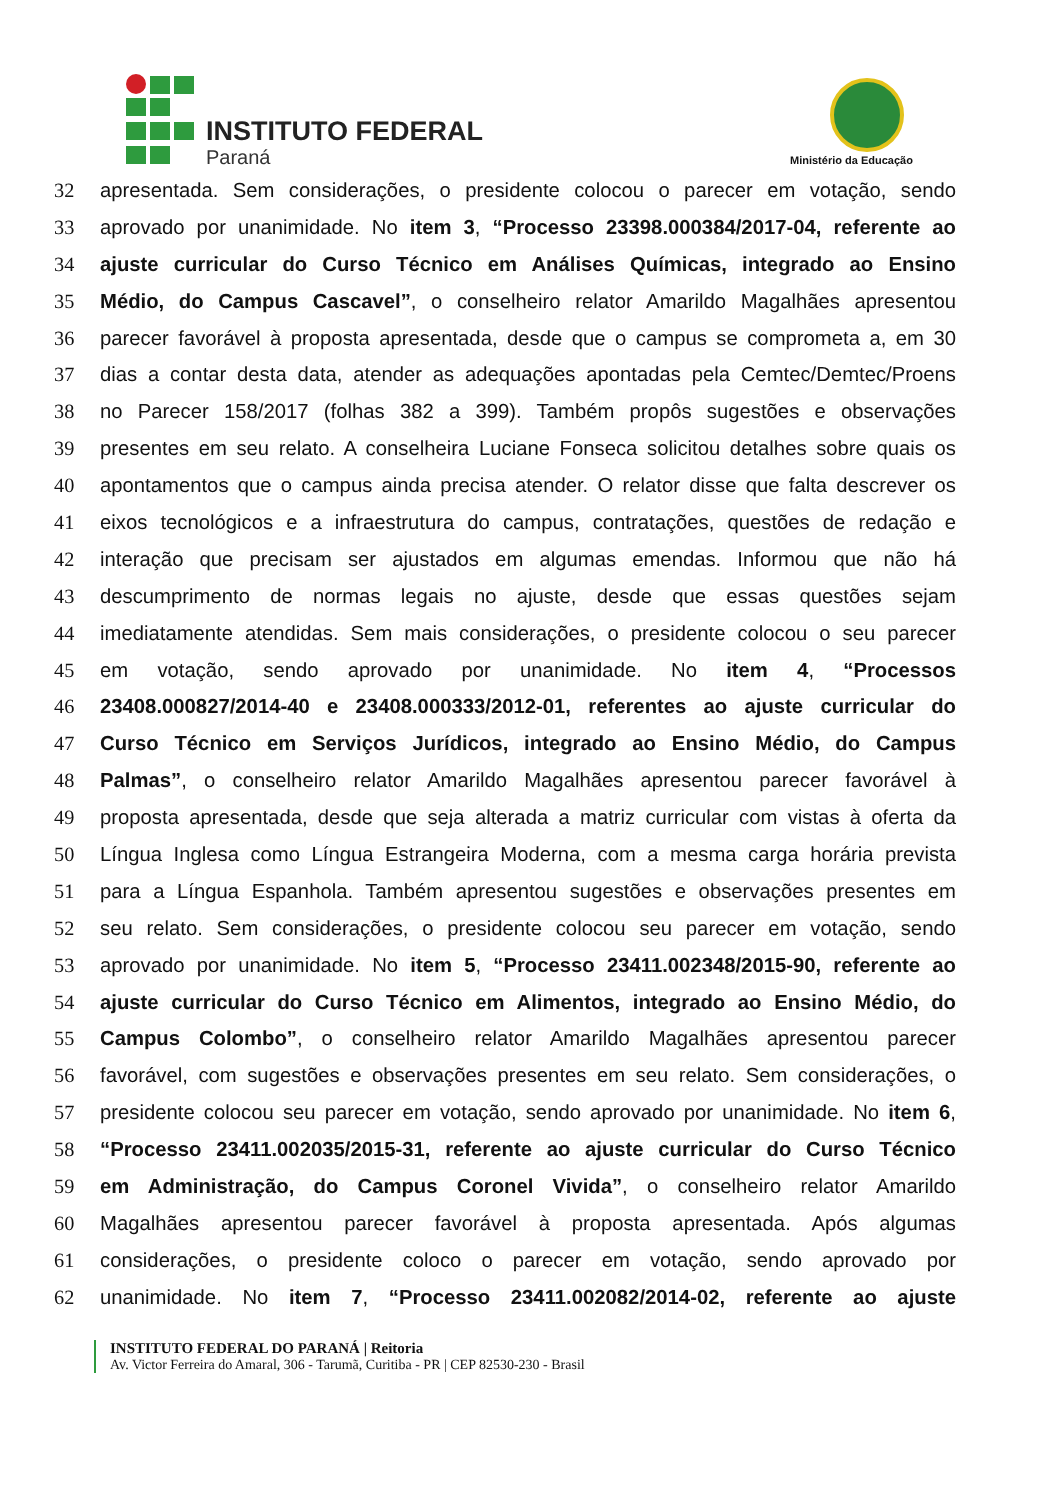INSTITUTO FEDERAL
Paraná Ministério da Educação
32 apresentada. Sem considerações, o presidente colocou o parecer em votação, sendo
33 aprovado por unanimidade. No item 3, “Processo 23398.000384/2017-04, referente ao
34 ajuste curricular do Curso Técnico em Análises Químicas, integrado ao Ensino
35 Médio, do Campus Cascavel”, o conselheiro relator Amarildo Magalhães apresentou
36 parecer favorável à proposta apresentada, desde que o campus se comprometa a, em 30
37 dias a contar desta data, atender as adequações apontadas pela Cemtec/Demtec/Proens
38 no Parecer 158/2017 (folhas 382 a 399). Também propôs sugestões e observações
39 presentes em seu relato. A conselheira Luciane Fonseca solicitou detalhes sobre quais os
40 apontamentos que o campus ainda precisa atender. O relator disse que falta descrever os
41 eixos tecnológicos e a infraestrutura do campus, contratações, questões de redação e
42 interação que precisam ser ajustados em algumas emendas. Informou que não há
43 descumprimento de normas legais no ajuste, desde que essas questões sejam
44 imediatamente atendidas. Sem mais considerações, o presidente colocou o seu parecer
45 em votação, sendo aprovado por unanimidade. No item 4, “Processos
46 23408.000827/2014-40 e 23408.000333/2012-01, referentes ao ajuste curricular do
47 Curso Técnico em Serviços Jurídicos, integrado ao Ensino Médio, do Campus
48 Palmas”, o conselheiro relator Amarildo Magalhães apresentou parecer favorável à
49 proposta apresentada, desde que seja alterada a matriz curricular com vistas à oferta da
50 Língua Inglesa como Língua Estrangeira Moderna, com a mesma carga horária prevista
51 para a Língua Espanhola. Também apresentou sugestões e observações presentes em
52 seu relato. Sem considerações, o presidente colocou seu parecer em votação, sendo
53 aprovado por unanimidade. No item 5, “Processo 23411.002348/2015-90, referente ao
54 ajuste curricular do Curso Técnico em Alimentos, integrado ao Ensino Médio, do
55 Campus Colombo”, o conselheiro relator Amarildo Magalhães apresentou parecer
56 favorável, com sugestões e observações presentes em seu relato. Sem considerações, o
57 presidente colocou seu parecer em votação, sendo aprovado por unanimidade. No item 6,
58 “Processo 23411.002035/2015-31, referente ao ajuste curricular do Curso Técnico
59 em Administração, do Campus Coronel Vivida”, o conselheiro relator Amarildo
60 Magalhães apresentou parecer favorável à proposta apresentada. Após algumas
61 considerações, o presidente coloco o parecer em votação, sendo aprovado por
62 unanimidade. No item 7, “Processo 23411.002082/2014-02, referente ao ajuste
INSTITUTO FEDERAL DO PARANÁ | Reitoria
Av. Victor Ferreira do Amaral, 306 - Tarumã, Curitiba - PR | CEP 82530-230 - Brasil